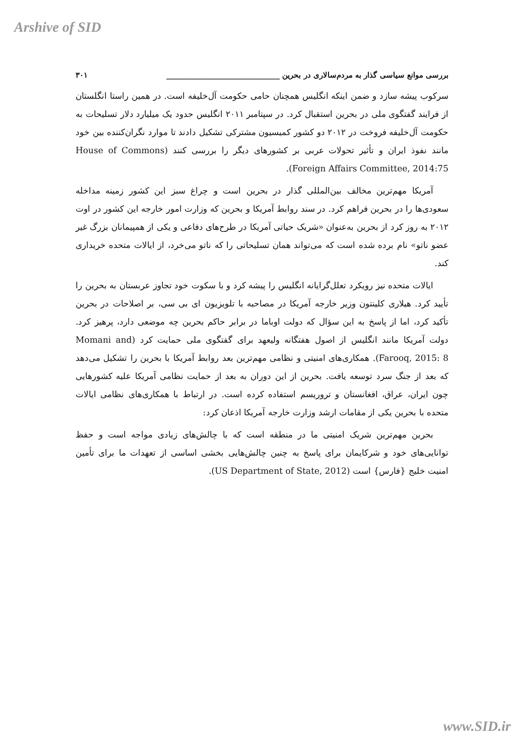Arshive of SID
بررسی موانع سیاسی گذار به مردم‌سالاری در بحرین ______________________________ ۳۰۱
سرکوب پیشه سازد و ضمن اینکه انگلیس همچنان حامی حکومت آل‌خلیفه است. در همین راستا انگلستان از فرایند گفتگوی ملی در بحرین استقبال کرد. در سپتامبر ۲۰۱۱ انگلیس حدود یک میلیارد دلار تسلیحات به حکومت آل‌خلیفه فروخت در ۲۰۱۲ دو کشور کمیسیون مشترکی تشکیل دادند تا موارد نگران‌کننده بین خود مانند نفوذ ایران و تأثیر تحولات عربی بر کشورهای دیگر را بررسی کنند (House of Commons Foreign Affairs Committee, 2014:75).
آمریکا مهم‌ترین مخالف بین‌المللی گذار در بحرین است و چراغ سبز این کشور زمینه مداخله سعودی‌ها را در بحرین فراهم کرد. در سند روابط آمریکا و بحرین که وزارت امور خارجه این کشور در اوت ۲۰۱۲ به روز کرد از بحرین به‌عنوان «شریک حیاتی آمریکا در طرح‌های دفاعی و یکی از همپیمانان بزرگ غیر عضو ناتو» نام برده شده است که می‌تواند همان تسلیحاتی را که ناتو می‌خرد، از ایالات متحده خریداری کند.
ایالات متحده نیز رویکرد تعلل‌گرایانه انگلیس را پیشه کرد و با سکوت خود تجاوز عربستان به بحرین را تأیید کرد. هیلاری کلینتون وزیر خارجه آمریکا در مصاحبه با تلویزیون ای بی سی، بر اصلاحات در بحرین تأکید کرد، اما از پاسخ به این سؤال که دولت اوباما در برابر حاکم بحرین چه موضعی دارد، پرهیز کرد. دولت آمریکا مانند انگلیس از اصول هفتگانه ولیعهد برای گفتگوی ملی حمایت کرد (Momani and Farooq, 2015: 8). همکاری‌های امنیتی و نظامی مهم‌ترین بعد روابط آمریکا با بحرین را تشکیل می‌دهد که بعد از جنگ سرد توسعه یافت. بحرین از این دوران به بعد از حمایت نظامی آمریکا علیه کشورهایی چون ایران، عراق، افغانستان و تروریسم استفاده کرده است. در ارتباط با همکاری‌های نظامی ایالات متحده با بحرین یکی از مقامات ارشد وزارت خارجه آمریکا اذعان کرد:
بحرین مهم‌ترین شریک امنیتی ما در منطقه است که با چالش‌های زیادی مواجه است و حفظ توانایی‌های خود و شرکایمان برای پاسخ به چنین چالش‌هایی بخشی اساسی از تعهدات ما برای تأمین امنیت خلیج {فارس} است (US Department of State, 2012).
www.SID.ir